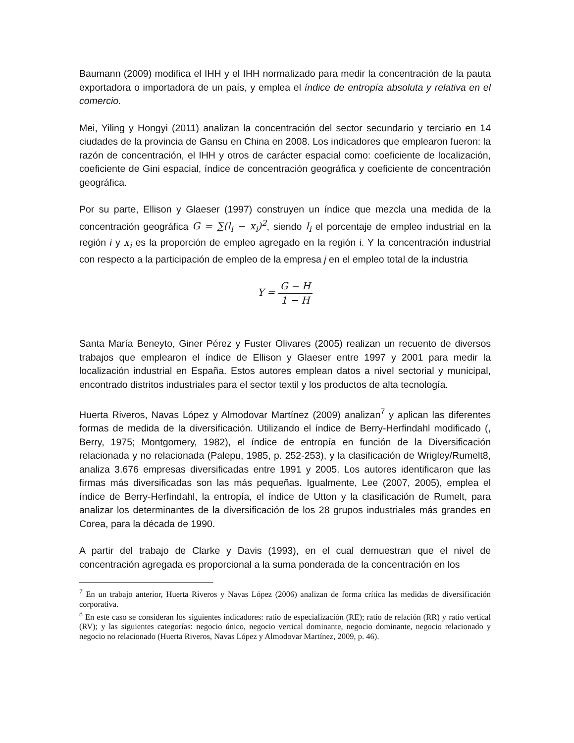Baumann (2009) modifica el IHH y el IHH normalizado para medir la concentración de la pauta exportadora o importadora de un país, y emplea el índice de entropía absoluta y relativa en el comercio.
Mei, Yiling y Hongyi (2011) analizan la concentración del sector secundario y terciario en 14 ciudades de la provincia de Gansu en China en 2008. Los indicadores que emplearon fueron: la razón de concentración, el IHH y otros de carácter espacial como: coeficiente de localización, coeficiente de Gini espacial, índice de concentración geográfica y coeficiente de concentración geográfica.
Por su parte, Ellison y Glaeser (1997) construyen un índice que mezcla una medida de la concentración geográfica G = ∑(l<sub>i</sub> − x<sub>i</sub>)<sup>2</sup>, siendo l<sub>i</sub> el porcentaje de empleo industrial en la región i y x<sub>i</sub> es la proporción de empleo agregado en la región i. Y la concentración industrial con respecto a la participación de empleo de la empresa j en el empleo total de la industria
Y = G − H 1 − H
Santa María Beneyto, Giner Pérez y Fuster Olivares (2005) realizan un recuento de diversos trabajos que emplearon el índice de Ellison y Glaeser entre 1997 y 2001 para medir la localización industrial en España. Estos autores emplean datos a nivel sectorial y municipal, encontrado distritos industriales para el sector textil y los productos de alta tecnología.
Huerta Riveros, Navas López y Almodovar Martínez (2009) analizan<sup>7</sup> y aplican las diferentes formas de medida de la diversificación. Utilizando el índice de Berry-Herfindahl modificado (, Berry, 1975; Montgomery, 1982), el índice de entropía en función de la Diversificación relacionada y no relacionada (Palepu, 1985, p. 252-253), y la clasificación de Wrigley/Rumelt8, analiza 3.676 empresas diversificadas entre 1991 y 2005. Los autores identificaron que las firmas más diversificadas son las más pequeñas. Igualmente, Lee (2007, 2005), emplea el índice de Berry-Herfindahl, la entropía, el índice de Utton y la clasificación de Rumelt, para analizar los determinantes de la diversificación de los 28 grupos industriales más grandes en Corea, para la década de 1990.
A partir del trabajo de Clarke y Davis (1993), en el cual demuestran que el nivel de concentración agregada es proporcional a la suma ponderada de la concentración en los
<sup>7</sup> En un trabajo anterior, Huerta Riveros y Navas López (2006) analizan de forma crítica las medidas de diversificación corporativa.
<sup>8</sup> En este caso se consideran los siguientes indicadores: ratio de especialización (RE); ratio de relación (RR) y ratio vertical (RV); y las siguientes categorías: negocio único, negocio vertical dominante, negocio dominante, negocio relacionado y negocio no relacionado (Huerta Riveros, Navas López y Almodovar Martínez, 2009, p. 46).